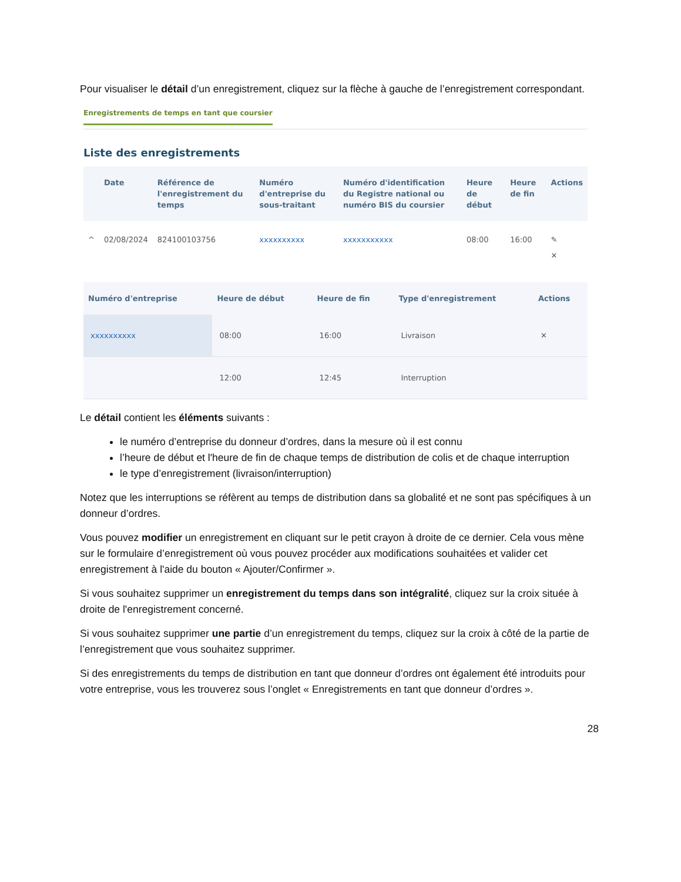Pour visualiser le détail d’un enregistrement, cliquez sur la flèche à gauche de l’enregistrement correspondant.
Enregistrements de temps en tant que coursier
Liste des enregistrements
| | Date | Référence de l'enregistrement du temps | Numéro d'entreprise du sous-traitant | Numéro d'identification du Registre national ou numéro BIS du coursier | Heure de début | Heure de fin | Actions |
| --- | --- | --- | --- | --- | --- | --- | --- |
| ^ | 02/08/2024 | 824100103756 | xxxxxxxxxx | xxxxxxxxxxx | 08:00 | 16:00 | ✎ ✕ |
| Numéro d'entreprise | Heure de début | Heure de fin | Type d'enregistrement | Actions |
| --- | --- | --- | --- | --- |
| xxxxxxxxxx | 08:00 | 16:00 | Livraison | ✕ |
| | 12:00 | 12:45 | Interruption | |
Le détail contient les éléments suivants :
le numéro d’entreprise du donneur d’ordres, dans la mesure où il est connu
l’heure de début et l'heure de fin de chaque temps de distribution de colis et de chaque interruption
le type d’enregistrement (livraison/interruption)
Notez que les interruptions se réfèrent au temps de distribution dans sa globalité et ne sont pas spécifiques à un donneur d’ordres.
Vous pouvez modifier un enregistrement en cliquant sur le petit crayon à droite de ce dernier. Cela vous mène sur le formulaire d’enregistrement où vous pouvez procéder aux modifications souhaitées et valider cet enregistrement à l'aide du bouton « Ajouter/Confirmer ».
Si vous souhaitez supprimer un enregistrement du temps dans son intégralité, cliquez sur la croix située à droite de l'enregistrement concerné.
Si vous souhaitez supprimer une partie d’un enregistrement du temps, cliquez sur la croix à côté de la partie de l’enregistrement que vous souhaitez supprimer.
Si des enregistrements du temps de distribution en tant que donneur d’ordres ont également été introduits pour votre entreprise, vous les trouverez sous l’onglet « Enregistrements en tant que donneur d’ordres ».
28